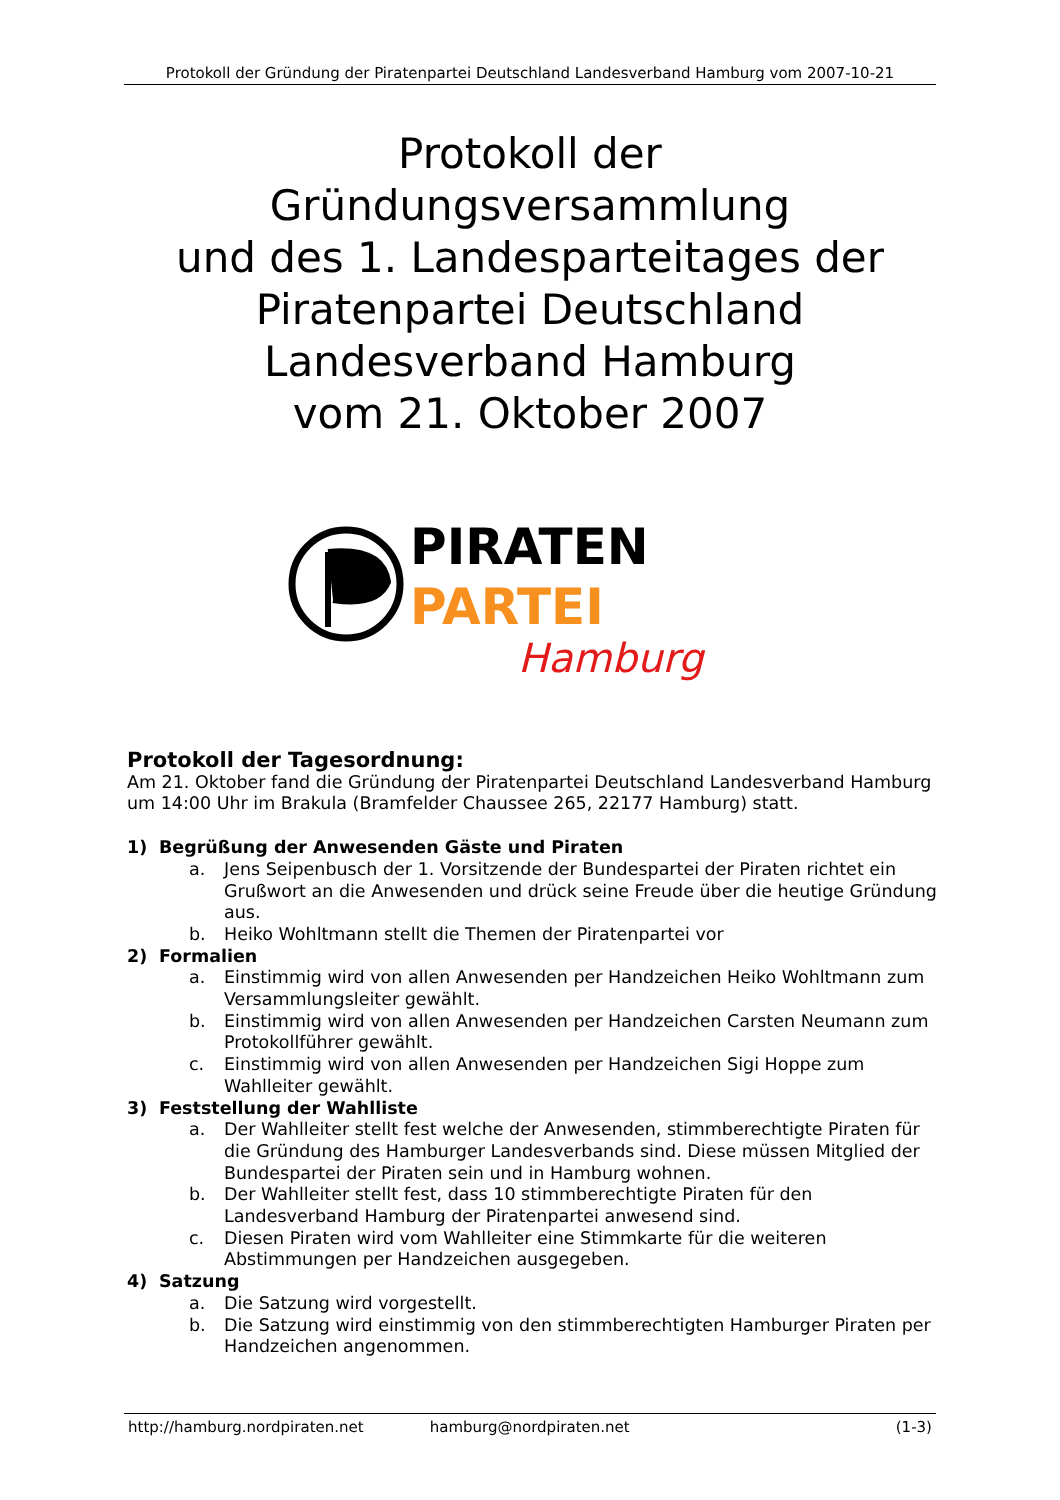Protokoll der Gründung der Piratenpartei Deutschland Landesverband Hamburg vom 2007-10-21
Protokoll der
Gründungsversammlung
und des 1. Landesparteitages der
Piratenpartei Deutschland
Landesverband Hamburg
vom 21. Oktober 2007
PIRATEN
PARTEI
Hamburg
Protokoll der Tagesordnung:
Am 21. Oktober fand die Gründung der Piratenpartei Deutschland Landesverband Hamburg um 14:00 Uhr im Brakula (Bramfelder Chaussee 265, 22177 Hamburg) statt.
1) Begrüßung der Anwesenden Gäste und Piraten
a. Jens Seipenbusch der 1. Vorsitzende der Bundespartei der Piraten richtet ein Grußwort an die Anwesenden und drück seine Freude über die heutige Gründung aus.
b. Heiko Wohltmann stellt die Themen der Piratenpartei vor
2) Formalien
a. Einstimmig wird von allen Anwesenden per Handzeichen Heiko Wohltmann zum Versammlungsleiter gewählt.
b. Einstimmig wird von allen Anwesenden per Handzeichen Carsten Neumann zum Protokollführer gewählt.
c. Einstimmig wird von allen Anwesenden per Handzeichen Sigi Hoppe zum Wahlleiter gewählt.
3) Feststellung der Wahlliste
a. Der Wahlleiter stellt fest welche der Anwesenden, stimmberechtigte Piraten für die Gründung des Hamburger Landesverbands sind. Diese müssen Mitglied der Bundespartei der Piraten sein und in Hamburg wohnen.
b. Der Wahlleiter stellt fest, dass 10 stimmberechtigte Piraten für den Landesverband Hamburg der Piratenpartei anwesend sind.
c. Diesen Piraten wird vom Wahlleiter eine Stimmkarte für die weiteren Abstimmungen per Handzeichen ausgegeben.
4) Satzung
a. Die Satzung wird vorgestellt.
b. Die Satzung wird einstimmig von den stimmberechtigten Hamburger Piraten per Handzeichen angenommen.
http://hamburg.nordpiraten.net hamburg@nordpiraten.net (1-3)